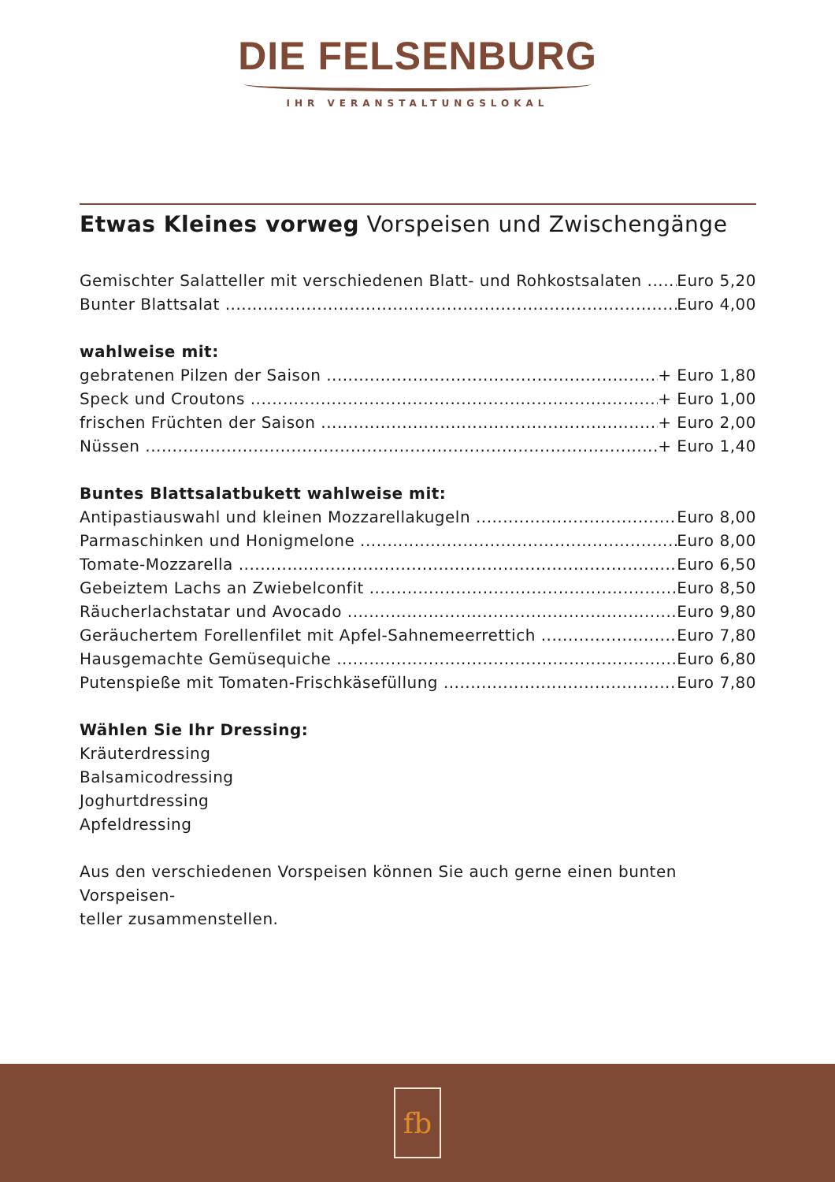DIE FELSENBURG
IHR VERANSTALTUNGSLOKAL
Etwas Kleines vorweg Vorspeisen und Zwischengänge
Gemischter Salatteller mit verschiedenen Blatt- und Rohkostsalaten Euro 5,20
Bunter Blattsalat Euro 4,00
wahlweise mit:
gebratenen Pilzen der Saison + Euro 1,80
Speck und Croutons + Euro 1,00
frischen Früchten der Saison + Euro 2,00
Nüssen + Euro 1,40
Buntes Blattsalatbukett wahlweise mit:
Antipastiauswahl und kleinen Mozzarellakugeln Euro 8,00
Parmaschinken und Honigmelone Euro 8,00
Tomate-Mozzarella Euro 6,50
Gebeiztem Lachs an Zwiebelconfit Euro 8,50
Räucherlachstatar und Avocado Euro 9,80
Geräuchertem Forellenfilet mit Apfel-Sahnemeerrettich Euro 7,80
Hausgemachte Gemüsequiche Euro 6,80
Putenspieße mit Tomaten-Frischkäsefüllung Euro 7,80
Wählen Sie Ihr Dressing:
Kräuterdressing
Balsamicodressing
Joghurtdressing
Apfeldressing
Aus den verschiedenen Vorspeisen können Sie auch gerne einen bunten Vorspeisen-
teller zusammenstellen.
fb